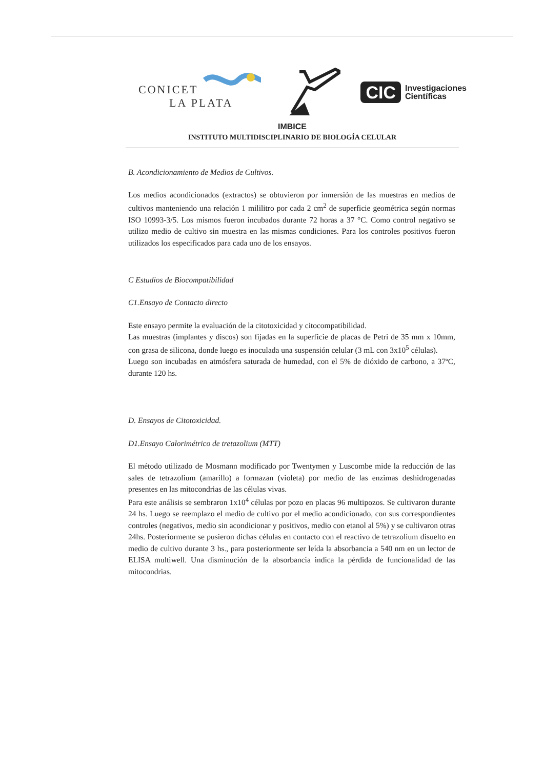CONICET
LA PLATA
CIC Investigaciones
Científicas
IMBICE
INSTITUTO MULTIDISCIPLINARIO DE BIOLOGÍA CELULAR
B. Acondicionamiento de Medios de Cultivos.
Los medios acondicionados (extractos) se obtuvieron por inmersión de las muestras en medios de cultivos manteniendo una relación 1 mililitro por cada 2 cm<sup>2</sup> de superficie geométrica según normas ISO 10993-3/5. Los mismos fueron incubados durante 72 horas a 37 °C. Como control negativo se utilizo medio de cultivo sin muestra en las mismas condiciones. Para los controles positivos fueron utilizados los especificados para cada uno de los ensayos.
C Estudios de Biocompatibilidad
C1.Ensayo de Contacto directo
Este ensayo permite la evaluación de la citotoxicidad y citocompatibilidad.
Las muestras (implantes y discos) son fijadas en la superficie de placas de Petri de 35 mm x 10mm, con grasa de silicona, donde luego es inoculada una suspensión celular (3 mL con 3x10<sup>5</sup> células).
Luego son incubadas en atmósfera saturada de humedad, con el 5% de dióxido de carbono, a 37ºC, durante 120 hs.
D. Ensayos de Citotoxicidad.
D1.Ensayo Calorimétrico de tretazolium (MTT)
El método utilizado de Mosmann modificado por Twentymen y Luscombe mide la reducción de las sales de tetrazolium (amarillo) a formazan (violeta) por medio de las enzimas deshidrogenadas presentes en las mitocondrias de las células vivas.
Para este análisis se sembraron 1x10<sup>4</sup> células por pozo en placas 96 multipozos. Se cultivaron durante 24 hs. Luego se reemplazo el medio de cultivo por el medio acondicionado, con sus correspondientes controles (negativos, medio sin acondicionar y positivos, medio con etanol al 5%) y se cultivaron otras 24hs. Posteriormente se pusieron dichas células en contacto con el reactivo de tetrazolium disuelto en medio de cultivo durante 3 hs., para posteriormente ser leída la absorbancia a 540 nm en un lector de ELISA multiwell. Una disminución de la absorbancia indica la pérdida de funcionalidad de las mitocondrias.